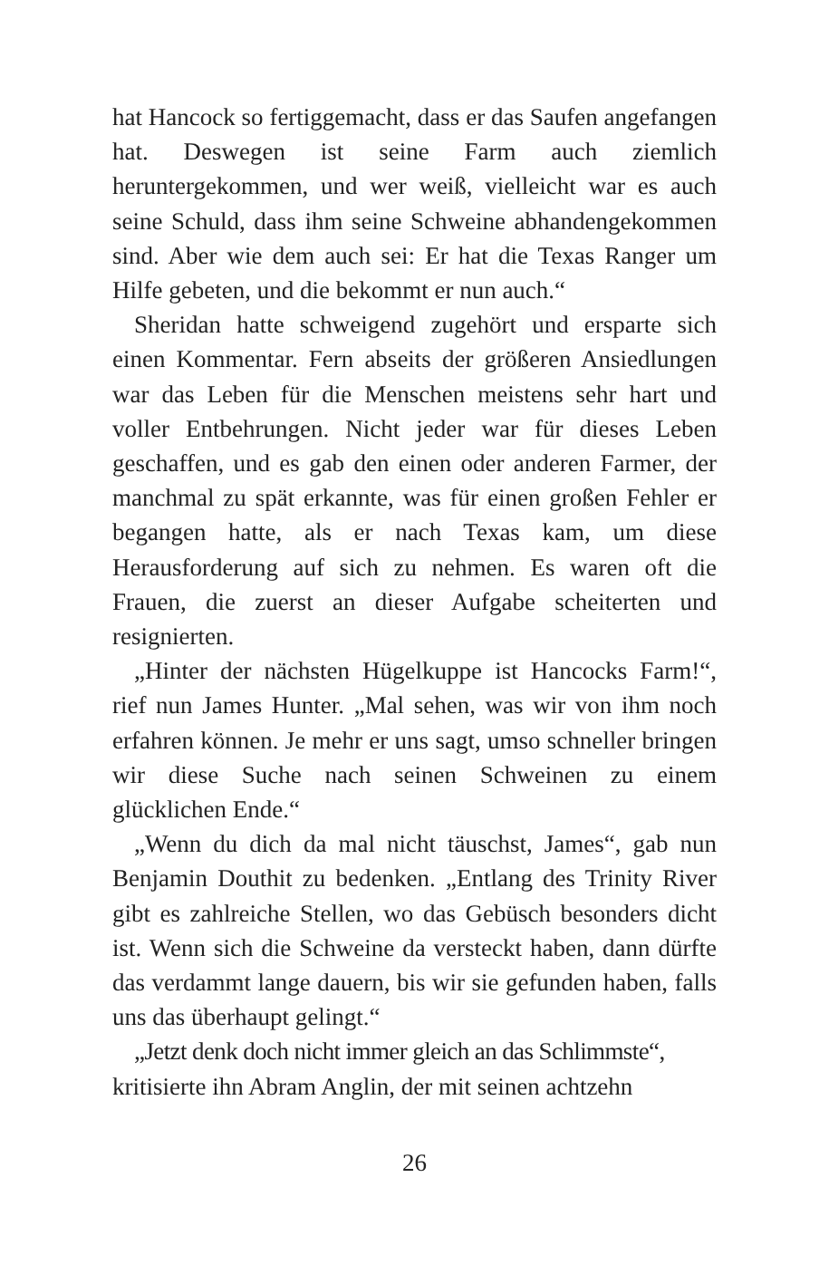hat Hancock so fertiggemacht, dass er das Saufen angefangen hat. Deswegen ist seine Farm auch ziemlich heruntergekommen, und wer weiß, vielleicht war es auch seine Schuld, dass ihm seine Schweine abhandengekommen sind. Aber wie dem auch sei: Er hat die Texas Ranger um Hilfe gebeten, und die bekommt er nun auch.“
Sheridan hatte schweigend zugehört und ersparte sich einen Kommentar. Fern abseits der größeren Ansiedlungen war das Leben für die Menschen meistens sehr hart und voller Entbehrungen. Nicht jeder war für dieses Leben geschaffen, und es gab den einen oder anderen Farmer, der manchmal zu spät erkannte, was für einen großen Fehler er begangen hatte, als er nach Texas kam, um diese Herausforderung auf sich zu nehmen. Es waren oft die Frauen, die zuerst an dieser Aufgabe scheiterten und resignierten.
„Hinter der nächsten Hügelkuppe ist Hancocks Farm!“, rief nun James Hunter. „Mal sehen, was wir von ihm noch erfahren können. Je mehr er uns sagt, umso schneller bringen wir diese Suche nach seinen Schweinen zu einem glücklichen Ende.“
„Wenn du dich da mal nicht täuschst, James“, gab nun Benjamin Douthit zu bedenken. „Entlang des Trinity River gibt es zahlreiche Stellen, wo das Gebüsch besonders dicht ist. Wenn sich die Schweine da versteckt haben, dann dürfte das verdammt lange dauern, bis wir sie gefunden haben, falls uns das überhaupt gelingt.“
„Jetzt denk doch nicht immer gleich an das Schlimmste“,
kritisierte ihn Abram Anglin, der mit seinen achtzehn
26